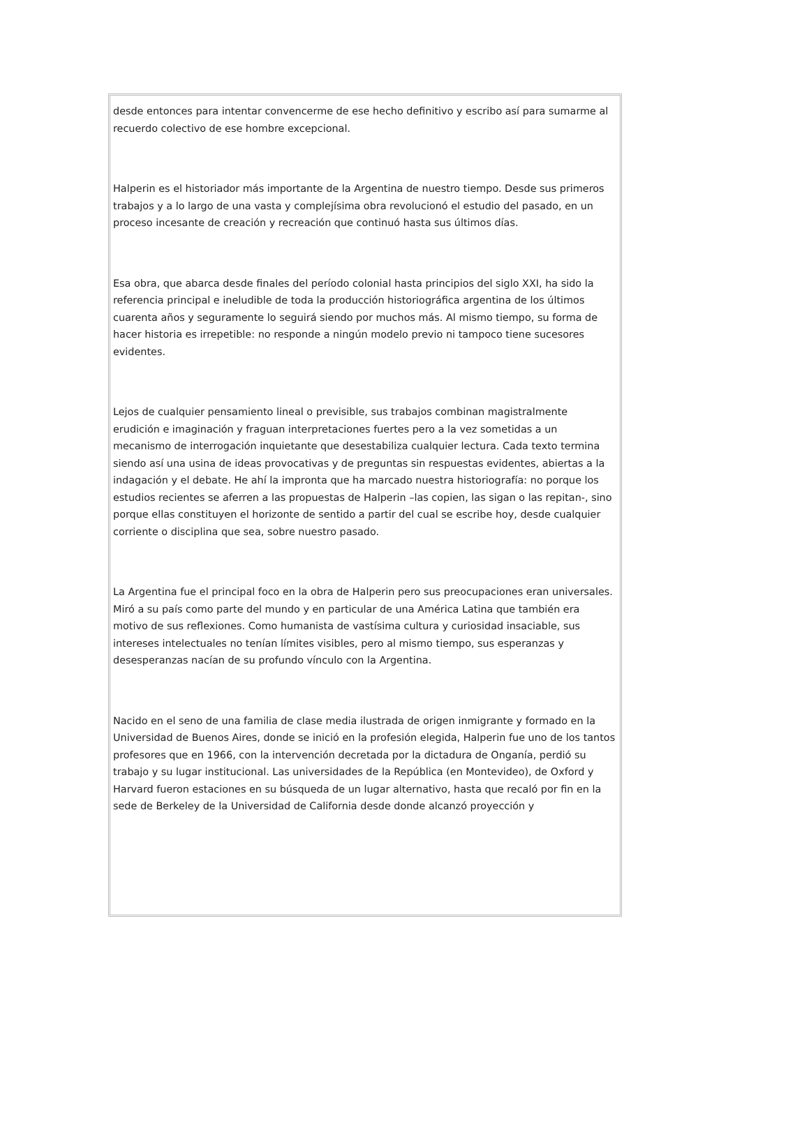desde entonces para intentar convencerme de ese hecho definitivo y escribo así para sumarme al recuerdo colectivo de ese hombre excepcional.
Halperin es el historiador más importante de la Argentina de nuestro tiempo. Desde sus primeros trabajos y a lo largo de una vasta y complejísima obra revolucionó el estudio del pasado, en un proceso incesante de creación y recreación que continuó hasta sus últimos días.
Esa obra, que abarca desde finales del período colonial hasta principios del siglo XXI, ha sido la referencia principal e ineludible de toda la producción historiográfica argentina de los últimos cuarenta años y seguramente lo seguirá siendo por muchos más. Al mismo tiempo, su forma de hacer historia es irrepetible: no responde a ningún modelo previo ni tampoco tiene sucesores evidentes.
Lejos de cualquier pensamiento lineal o previsible, sus trabajos combinan magistralmente erudición e imaginación y fraguan interpretaciones fuertes pero a la vez sometidas a un mecanismo de interrogación inquietante que desestabiliza cualquier lectura. Cada texto termina siendo así una usina de ideas provocativas y de preguntas sin respuestas evidentes, abiertas a la indagación y el debate. He ahí la impronta que ha marcado nuestra historiografía: no porque los estudios recientes se aferren a las propuestas de Halperin –las copien, las sigan o las repitan-, sino porque ellas constituyen el horizonte de sentido a partir del cual se escribe hoy, desde cualquier corriente o disciplina que sea, sobre nuestro pasado.
La Argentina fue el principal foco en la obra de Halperin pero sus preocupaciones eran universales. Miró a su país como parte del mundo y en particular de una América Latina que también era motivo de sus reflexiones. Como humanista de vastísima cultura y curiosidad insaciable, sus intereses intelectuales no tenían límites visibles, pero al mismo tiempo, sus esperanzas y desesperanzas nacían de su profundo vínculo con la Argentina.
Nacido en el seno de una familia de clase media ilustrada de origen inmigrante y formado en la Universidad de Buenos Aires, donde se inició en la profesión elegida, Halperin fue uno de los tantos profesores que en 1966, con la intervención decretada por la dictadura de Onganía, perdió su trabajo y su lugar institucional. Las universidades de la República (en Montevideo), de Oxford y Harvard fueron estaciones en su búsqueda de un lugar alternativo, hasta que recaló por fin en la sede de Berkeley de la Universidad de California desde donde alcanzó proyección y